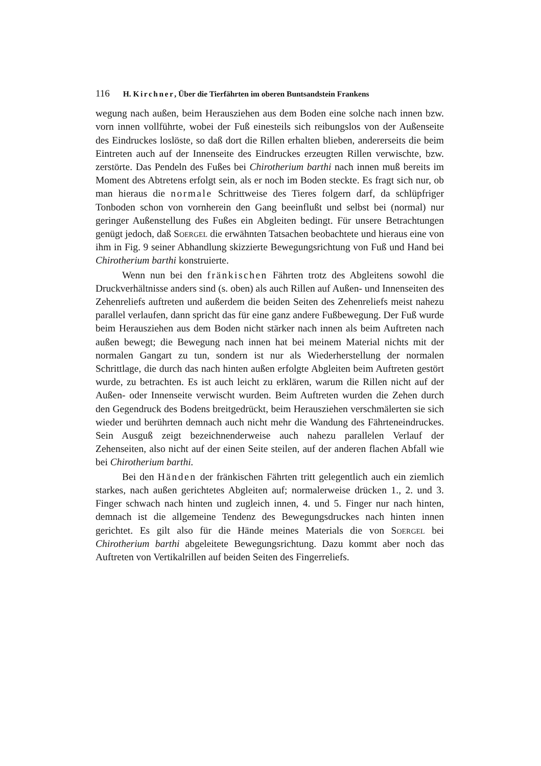116 H. Kirchner, Über die Tierfährten im oberen Buntsandstein Frankens
wegung nach außen, beim Herausziehen aus dem Boden eine solche nach innen bzw. vorn innen vollführte, wobei der Fuß einesteils sich reibungslos von der Außenseite des Eindruckes loslöste, so daß dort die Rillen erhalten blieben, andererseits die beim Eintreten auch auf der Innenseite des Eindruckes erzeugten Rillen verwischte, bzw. zerstörte. Das Pendeln des Fußes bei Chirotherium barthi nach innen muß bereits im Moment des Abtretens erfolgt sein, als er noch im Boden steckte. Es fragt sich nur, ob man hieraus die normale Schrittweise des Tieres folgern darf, da schlüpfriger Tonboden schon von vornherein den Gang beeinflußt und selbst bei (normal) nur geringer Außenstellung des Fußes ein Abgleiten bedingt. Für unsere Betrachtungen genügt jedoch, daß Soergel die erwähnten Tatsachen beobachtete und hieraus eine von ihm in Fig. 9 seiner Abhandlung skizzierte Bewegungsrichtung von Fuß und Hand bei Chirotherium barthi konstruierte.
Wenn nun bei den fränkischen Fährten trotz des Abgleitens sowohl die Druckverhältnisse anders sind (s. oben) als auch Rillen auf Außen- und Innenseiten des Zehenreliefs auftreten und außerdem die beiden Seiten des Zehenreliefs meist nahezu parallel verlaufen, dann spricht das für eine ganz andere Fußbewegung. Der Fuß wurde beim Herausziehen aus dem Boden nicht stärker nach innen als beim Auftreten nach außen bewegt; die Bewegung nach innen hat bei meinem Material nichts mit der normalen Gangart zu tun, sondern ist nur als Wiederherstellung der normalen Schrittlage, die durch das nach hinten außen erfolgte Abgleiten beim Auftreten gestört wurde, zu betrachten. Es ist auch leicht zu erklären, warum die Rillen nicht auf der Außen- oder Innenseite verwischt wurden. Beim Auftreten wurden die Zehen durch den Gegendruck des Bodens breitgedrückt, beim Herausziehen verschmälerten sie sich wieder und berührten demnach auch nicht mehr die Wandung des Fährteneindruckes. Sein Ausguß zeigt bezeichnenderweise auch nahezu parallelen Verlauf der Zehenseiten, also nicht auf der einen Seite steilen, auf der anderen flachen Abfall wie bei Chirotherium barthi.
Bei den Händen der fränkischen Fährten tritt gelegentlich auch ein ziemlich starkes, nach außen gerichtetes Abgleiten auf; normalerweise drücken 1., 2. und 3. Finger schwach nach hinten und zugleich innen, 4. und 5. Finger nur nach hinten, demnach ist die allgemeine Tendenz des Bewegungsdruckes nach hinten innen gerichtet. Es gilt also für die Hände meines Materials die von Soergel bei Chirotherium barthi abgeleitete Bewegungsrichtung. Dazu kommt aber noch das Auftreten von Vertikalrillen auf beiden Seiten des Fingerreliefs.